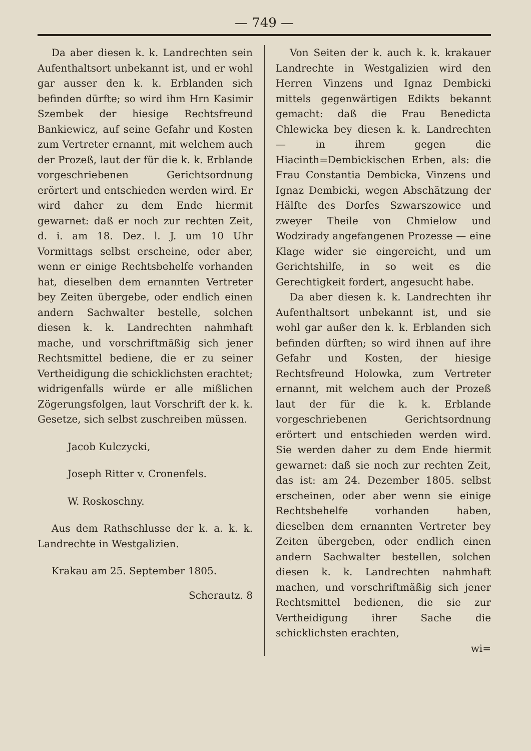— 749 —
Da aber diesen k. k. Landrechten sein Aufenthaltsort unbekannt ist, und er wohl gar ausser den k. k. Erblanden sich befinden dürfte; so wird ihm Hrn Kasimir Szembek der hiesige Rechtsfreund Bankiewicz, auf seine Gefahr und Kosten zum Vertreter ernannt, mit welchem auch der Prozeß, laut der für die k. k. Erblande vorgeschriebenen Gerichtsordnung erörtert und entschieden werden wird. Er wird daher zu dem Ende hiermit gewarnet: daß er noch zur rechten Zeit, d. i. am 18. Dez. l. J. um 10 Uhr Vormittags selbst erscheine, oder aber, wenn er einige Rechtsbehelfe vorhanden hat, dieselben dem ernannten Vertreter bey Zeiten übergebe, oder endlich einen andern Sachwalter bestelle, solchen diesen k. k. Landrechten nahmhaft mache, und vorschriftmäßig sich jener Rechtsmittel bediene, die er zu seiner Vertheidigung die schicklichsten erachtet; widrigenfalls würde er alle mißlichen Zögerungsfolgen, laut Vorschrift der k. k. Gesetze, sich selbst zuschreiben müssen.
Jacob Kulczycki,
Joseph Ritter v. Cronenfels.
W. Roskoschny.
Aus dem Rathschlusse der k. a. k. k. Landrechte in Westgalizien.
Krakau am 25. September 1805.
Scherautz. 8
Von Seiten der k. auch k. k. krakauer Landrechte in Westgalizien wird den Herren Vinzens und Ignaz Dembicki mittels gegenwärtigen Edikts bekannt gemacht: daß die Frau Benedicta Chlewicka bey diesen k. k. Landrechten — in ihrem gegen die Hiacinth=Dembickischen Erben, als: die Frau Constantia Dembicka, Vinzens und Ignaz Dembicki, wegen Abschätzung der Hälfte des Dorfes Szwarszowice und zweyer Theile von Chmielow und Wodzirady angefangenen Prozesse — eine Klage wider sie eingereicht, und um Gerichtshilfe, in so weit es die Gerechtigkeit fordert, angesucht habe.
Da aber diesen k. k. Landrechten ihr Aufenthaltsort unbekannt ist, und sie wohl gar außer den k. k. Erblanden sich befinden dürften; so wird ihnen auf ihre Gefahr und Kosten, der hiesige Rechtsfreund Holowka, zum Vertreter ernannt, mit welchem auch der Prozeß laut der für die k. k. Erblande vorgeschriebenen Gerichtsordnung erörtert und entschieden werden wird. Sie werden daher zu dem Ende hiermit gewarnet: daß sie noch zur rechten Zeit, das ist: am 24. Dezember 1805. selbst erscheinen, oder aber wenn sie einige Rechtsbehelfe vorhanden haben, dieselben dem ernannten Vertreter bey Zeiten übergeben, oder endlich einen andern Sachwalter bestellen, solchen diesen k. k. Landrechten nahmhaft machen, und vorschriftmäßig sich jener Rechtsmittel bedienen, die sie zur Vertheidigung ihrer Sache die schicklichsten erachten,
wi=